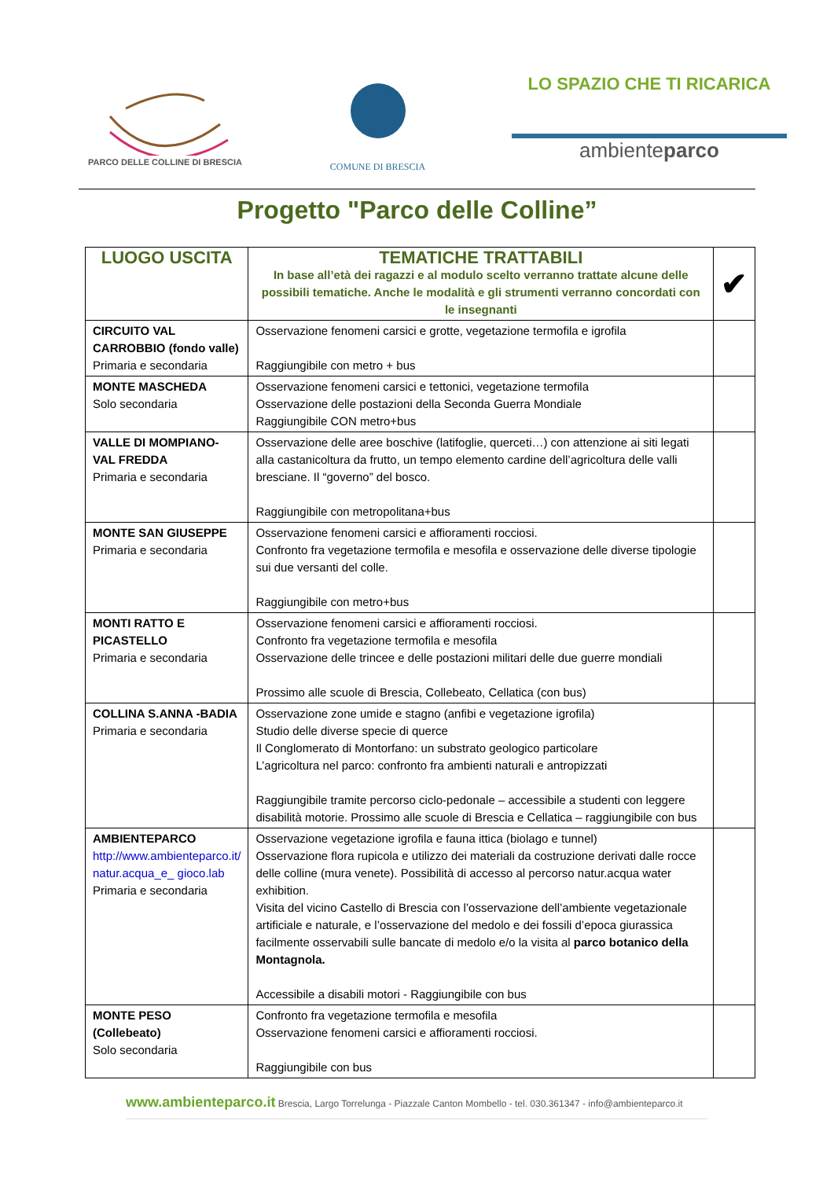PARCO DELLE COLLINE DI BRESCIA
COMUNE DI BRESCIA
LO SPAZIO CHE TI RICARICA
ambienteparco
Progetto "Parco delle Colline”
| LUOGO USCITA | TEMATICHE TRATTABILI In base all’età dei ragazzi e al modulo scelto verranno trattate alcune delle possibili tematiche. Anche le modalità e gli strumenti verranno concordati con le insegnanti | ✔ |
| --- | --- | --- |
| CIRCUITO VAL CARROBBIO (fondo valle) Primaria e secondaria | Osservazione fenomeni carsici e grotte, vegetazione termofila e igrofila Raggiungibile con metro + bus | |
| MONTE MASCHEDA Solo secondaria | Osservazione fenomeni carsici e tettonici, vegetazione termofila Osservazione delle postazioni della Seconda Guerra Mondiale Raggiungibile CON metro+bus | |
| VALLE DI MOMPIANO-VAL FREDDA Primaria e secondaria | Osservazione delle aree boschive (latifoglie, querceti…) con attenzione ai siti legati alla castanicoltura da frutto, un tempo elemento cardine dell’agricoltura delle valli bresciane. Il “governo” del bosco. Raggiungibile con metropolitana+bus | |
| MONTE SAN GIUSEPPE Primaria e secondaria | Osservazione fenomeni carsici e affioramenti rocciosi. Confronto fra vegetazione termofila e mesofila e osservazione delle diverse tipologie sui due versanti del colle. Raggiungibile con metro+bus | |
| MONTI RATTO E PICASTELLO Primaria e secondaria | Osservazione fenomeni carsici e affioramenti rocciosi. Confronto fra vegetazione termofila e mesofila Osservazione delle trincee e delle postazioni militari delle due guerre mondiali Prossimo alle scuole di Brescia, Collebeato, Cellatica (con bus) | |
| COLLINA S.ANNA -BADIA Primaria e secondaria | Osservazione zone umide e stagno (anfibi e vegetazione igrofila) Studio delle diverse specie di querce Il Conglomerato di Montorfano: un substrato geologico particolare L’agricoltura nel parco: confronto fra ambienti naturali e antropizzati Raggiungibile tramite percorso ciclo-pedonale – accessibile a studenti con leggere disabilità motorie. Prossimo alle scuole di Brescia e Cellatica – raggiungibile con bus | |
| AMBIENTEPARCO http://www.ambienteparco.it/ natur.acqua_e_ gioco.lab Primaria e secondaria | Osservazione vegetazione igrofila e fauna ittica (biolago e tunnel) Osservazione flora rupicola e utilizzo dei materiali da costruzione derivati dalle rocce delle colline (mura venete). Possibilità di accesso al percorso natur.acqua water exhibition. Visita del vicino Castello di Brescia con l’osservazione dell’ambiente vegetazionale artificiale e naturale, e l’osservazione del medolo e dei fossili d’epoca giurassica facilmente osservabili sulle bancate di medolo e/o la visita al parco botanico della Montagnola. Accessibile a disabili motori - Raggiungibile con bus | |
| MONTE PESO (Collebeato) Solo secondaria | Confronto fra vegetazione termofila e mesofila Osservazione fenomeni carsici e affioramenti rocciosi. Raggiungibile con bus | |
www.ambienteparco.it Brescia, Largo Torrelunga - Piazzale Canton Mombello - tel. 030.361347 - info@ambienteparco.it